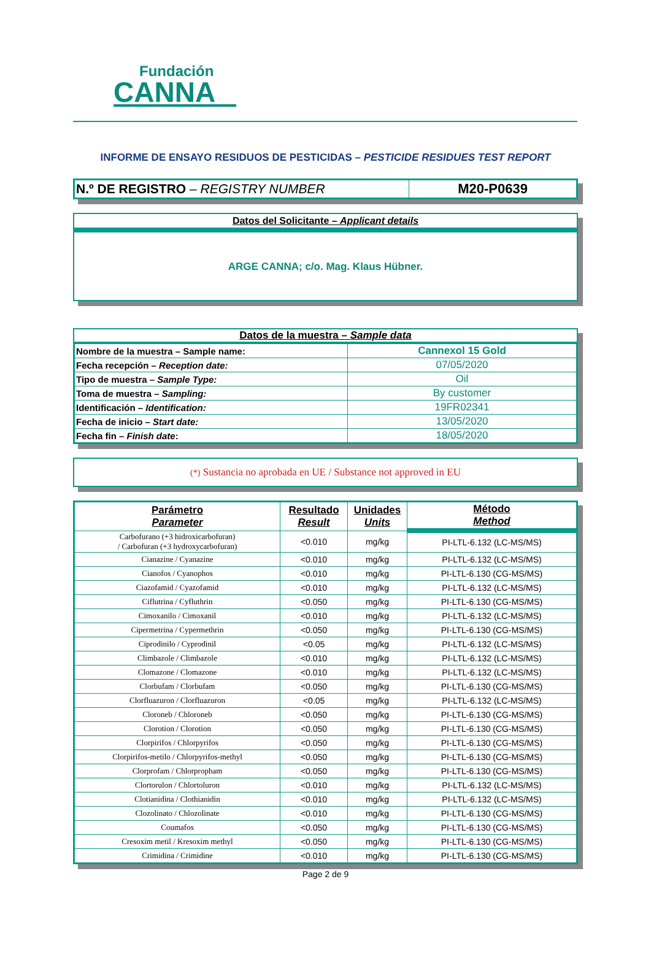Fundación
CANNA
INFORME DE ENSAYO RESIDUOS DE PESTICIDAS – PESTICIDE RESIDUES TEST REPORT
| N.º DE REGISTRO – REGISTRY NUMBER | M20-P0639 |
Datos del Solicitante – Applicant details
ARGE CANNA; c/o. Mag. Klaus Hübner.
Datos de la muestra – Sample data
| Nombre de la muestra – Sample name: | Cannexol 15 Gold |
| Fecha recepción – Reception date: | 07/05/2020 |
| Tipo de muestra – Sample Type: | Oil |
| Toma de muestra – Sampling: | By customer |
| Identificación – Identification: | 19FR02341 |
| Fecha de inicio – Start date: | 13/05/2020 |
| Fecha fin – Finish date : | 18/05/2020 |
(*) Sustancia no aprobada en UE / Substance not approved in EU
| Parámetro Parameter | Resultado Result | Unidades Units | Método Method |
| --- | --- | --- | --- |
| Carbofurano (+3 hidroxicarbofuran) / Carbofuran (+3 hydroxycarbofuran) | <0.010 | mg/kg | PI-LTL-6.132 (LC-MS/MS) |
| Cianazine / Cyanazine | <0.010 | mg/kg | PI-LTL-6.132 (LC-MS/MS) |
| Cianofos / Cyanophos | <0.010 | mg/kg | PI-LTL-6.130 (CG-MS/MS) |
| Ciazofamid / Cyazofamid | <0.010 | mg/kg | PI-LTL-6.132 (LC-MS/MS) |
| Ciflutrina / Cyfluthrin | <0.050 | mg/kg | PI-LTL-6.130 (CG-MS/MS) |
| Cimoxanilo / Cimoxanil | <0.010 | mg/kg | PI-LTL-6.132 (LC-MS/MS) |
| Cipermetrina / Cypermethrin | <0.050 | mg/kg | PI-LTL-6.130 (CG-MS/MS) |
| Ciprodinilo / Cyprodinil | <0.05 | mg/kg | PI-LTL-6.132 (LC-MS/MS) |
| Climbazole / Climbazole | <0.010 | mg/kg | PI-LTL-6.132 (LC-MS/MS) |
| Clomazone / Clomazone | <0.010 | mg/kg | PI-LTL-6.132 (LC-MS/MS) |
| Clorbufam / Clorbufam | <0.050 | mg/kg | PI-LTL-6.130 (CG-MS/MS) |
| Clorfluazuron / Clorfluazuron | <0.05 | mg/kg | PI-LTL-6.132 (LC-MS/MS) |
| Cloroneb / Chloroneb | <0.050 | mg/kg | PI-LTL-6.130 (CG-MS/MS) |
| Clorotion / Clorotion | <0.050 | mg/kg | PI-LTL-6.130 (CG-MS/MS) |
| Clorpirifos / Chlorpyrifos | <0.050 | mg/kg | PI-LTL-6.130 (CG-MS/MS) |
| Clorpirifos-metilo / Chlorpyrifos-methyl | <0.050 | mg/kg | PI-LTL-6.130 (CG-MS/MS) |
| Clorprofam / Chlorpropham | <0.050 | mg/kg | PI-LTL-6.130 (CG-MS/MS) |
| Clortorulon / Chlortoluron | <0.010 | mg/kg | PI-LTL-6.132 (LC-MS/MS) |
| Clotianidina / Clothianidin | <0.010 | mg/kg | PI-LTL-6.132 (LC-MS/MS) |
| Clozolinato / Chlozolinate | <0.010 | mg/kg | PI-LTL-6.130 (CG-MS/MS) |
| Coumafos | <0.050 | mg/kg | PI-LTL-6.130 (CG-MS/MS) |
| Cresoxim metil / Kresoxim methyl | <0.050 | mg/kg | PI-LTL-6.130 (CG-MS/MS) |
| Crimidina / Crimidine | <0.010 | mg/kg | PI-LTL-6.130 (CG-MS/MS) |
Page 2 de 9